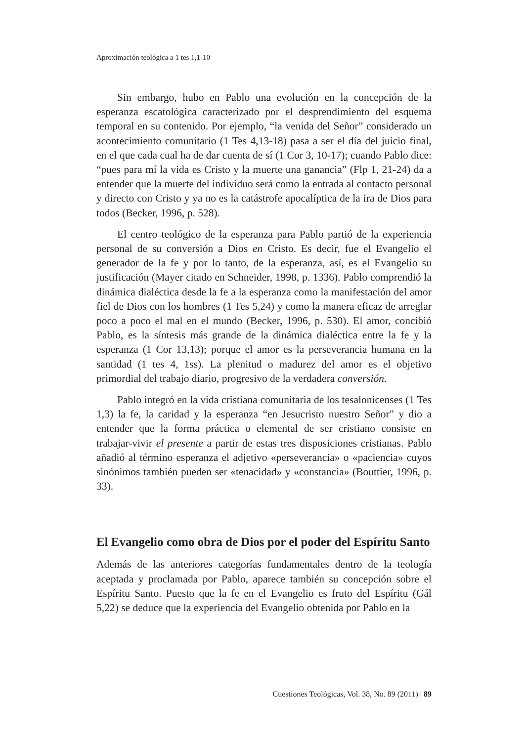Aproximación teológica a 1 tes 1,1-10
Sin embargo, hubo en Pablo una evolución en la concepción de la esperanza escatológica caracterizado por el desprendimiento del esquema temporal en su contenido. Por ejemplo, “la venida del Señor” considerado un acontecimiento comunitario (1 Tes 4,13-18) pasa a ser el día del juicio final, en el que cada cual ha de dar cuenta de sí (1 Cor 3, 10-17); cuando Pablo dice: “pues para mí la vida es Cristo y la muerte una ganancia” (Flp 1, 21-24) da a entender que la muerte del individuo será como la entrada al contacto personal y directo con Cristo y ya no es la catástrofe apocalíptica de la ira de Dios para todos (Becker, 1996, p. 528).
El centro teológico de la esperanza para Pablo partió de la experiencia personal de su conversión a Dios en Cristo. Es decir, fue el Evangelio el generador de la fe y por lo tanto, de la esperanza, así, es el Evangelio su justificación (Mayer citado en Schneider, 1998, p. 1336). Pablo comprendió la dinámica dialéctica desde la fe a la esperanza como la manifestación del amor fiel de Dios con los hombres (1 Tes 5,24) y como la manera eficaz de arreglar poco a poco el mal en el mundo (Becker, 1996, p. 530). El amor, concibió Pablo, es la síntesis más grande de la dinámica dialéctica entre la fe y la esperanza (1 Cor 13,13); porque el amor es la perseverancia humana en la santidad (1 tes 4, 1ss). La plenitud o madurez del amor es el objetivo primordial del trabajo diario, progresivo de la verdadera conversión.
Pablo integró en la vida cristiana comunitaria de los tesalonicenses (1 Tes 1,3) la fe, la caridad y la esperanza “en Jesucristo nuestro Señor” y dio a entender que la forma práctica o elemental de ser cristiano consiste en trabajar-vivir el presente a partir de estas tres disposiciones cristianas. Pablo añadió al término esperanza el adjetivo «perseverancia» o «paciencia» cuyos sinónimos también pueden ser «tenacidad» y «constancia» (Bouttier, 1996, p. 33).
El Evangelio como obra de Dios por el poder del Espíritu Santo
Además de las anteriores categorías fundamentales dentro de la teología aceptada y proclamada por Pablo, aparece también su concepción sobre el Espíritu Santo. Puesto que la fe en el Evangelio es fruto del Espíritu (Gál 5,22) se deduce que la experiencia del Evangelio obtenida por Pablo en la
Cuestiones Teológicas, Vol. 38, No. 89 (2011) | 89